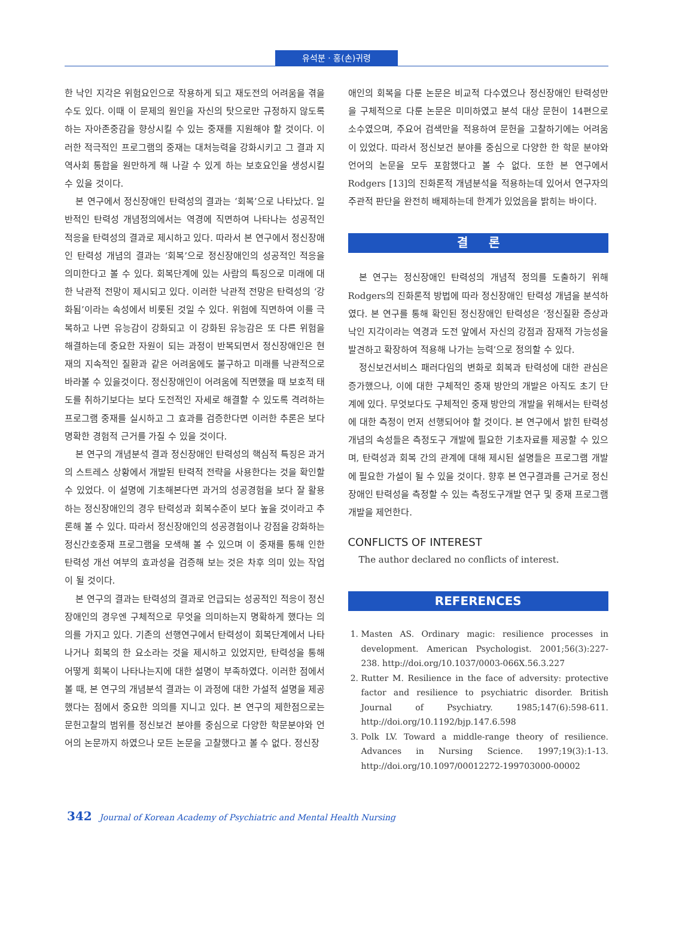유석분 · 홍(손)귀령
한 낙인 지각은 위험요인으로 작용하게 되고 재도전의 어려움을 겪을 수도 있다. 이때 이 문제의 원인을 자신의 탓으로만 규정하지 않도록 하는 자아존중감을 향상시킬 수 있는 중재를 지원해야 할 것이다. 이러한 적극적인 프로그램의 중재는 대처능력을 강화시키고 그 결과 지역사회 통합을 원만하게 해 나갈 수 있게 하는 보호요인을 생성시킬 수 있을 것이다.
본 연구에서 정신장애인 탄력성의 결과는 ‘회복’으로 나타났다. 일반적인 탄력성 개념정의에서는 역경에 직면하여 나타나는 성공적인 적응을 탄력성의 결과로 제시하고 있다. 따라서 본 연구에서 정신장애인 탄력성 개념의 결과는 ‘회복’으로 정신장애인의 성공적인 적응을 의미한다고 볼 수 있다. 회복단계에 있는 사람의 특징으로 미래에 대한 낙관적 전망이 제시되고 있다. 이러한 낙관적 전망은 탄력성의 ‘강화됨’이라는 속성에서 비롯된 것일 수 있다. 위험에 직면하여 이를 극복하고 나면 유능감이 강화되고 이 강화된 유능감은 또 다른 위험을 해결하는데 중요한 자원이 되는 과정이 반복되면서 정신장애인은 현재의 지속적인 질환과 같은 어려움에도 불구하고 미래를 낙관적으로 바라볼 수 있을것이다. 정신장애인이 어려움에 직면했을 때 보호적 태도를 취하기보다는 보다 도전적인 자세로 해결할 수 있도록 격려하는 프로그램 중재를 실시하고 그 효과를 검증한다면 이러한 추론은 보다 명확한 경험적 근거를 가질 수 있을 것이다.
본 연구의 개념분석 결과 정신장애인 탄력성의 핵심적 특징은 과거의 스트레스 상황에서 개발된 탄력적 전략을 사용한다는 것을 확인할 수 있었다. 이 설명에 기초해본다면 과거의 성공경험을 보다 잘 활용하는 정신장애인의 경우 탄력성과 회복수준이 보다 높을 것이라고 추론해 볼 수 있다. 따라서 정신장애인의 성공경험이나 강점을 강화하는 정신간호중재 프로그램을 모색해 볼 수 있으며 이 중재를 통해 인한 탄력성 개선 여부의 효과성을 검증해 보는 것은 차후 의미 있는 작업이 될 것이다.
본 연구의 결과는 탄력성의 결과로 언급되는 성공적인 적응이 정신장애인의 경우엔 구체적으로 무엇을 의미하는지 명확하게 했다는 의의를 가지고 있다. 기존의 선행연구에서 탄력성이 회복단계에서 나타나거나 회복의 한 요소라는 것을 제시하고 있었지만, 탄력성을 통해 어떻게 회복이 나타나는지에 대한 설명이 부족하였다. 이러한 점에서 볼 때, 본 연구의 개념분석 결과는 이 과정에 대한 가설적 설명을 제공했다는 점에서 중요한 의의를 지니고 있다. 본 연구의 제한점으로는 문헌고찰의 범위를 정신보건 분야를 중심으로 다양한 학문분야와 언어의 논문까지 하였으나 모든 논문을 고찰했다고 볼 수 없다. 정신장
애인의 회복을 다룬 논문은 비교적 다수였으나 정신장애인 탄력성만을 구체적으로 다룬 논문은 미미하였고 분석 대상 문헌이 14편으로 소수였으며, 주요어 검색만을 적용하여 문헌을 고찰하기에는 어려움이 있었다. 따라서 정신보건 분야를 중심으로 다양한 한 학문 분야와 언어의 논문을 모두 포함했다고 볼 수 없다. 또한 본 연구에서 Rodgers [13]의 진화론적 개념분석을 적용하는데 있어서 연구자의 주관적 판단을 완전히 배제하는데 한계가 있었음을 밝히는 바이다.
결 론
본 연구는 정신장애인 탄력성의 개념적 정의를 도출하기 위해 Rodgers의 진화론적 방법에 따라 정신장애인 탄력성 개념을 분석하였다. 본 연구를 통해 확인된 정신장애인 탄력성은 ‘정신질환 증상과 낙인 지각이라는 역경과 도전 앞에서 자신의 강점과 잠재적 가능성을 발견하고 확장하여 적용해 나가는 능력’으로 정의할 수 있다.
정신보건서비스 패러다임의 변화로 회복과 탄력성에 대한 관심은 증가했으나, 이에 대한 구체적인 중재 방안의 개발은 아직도 초기 단계에 있다. 무엇보다도 구체적인 중재 방안의 개발을 위해서는 탄력성에 대한 측정이 먼저 선행되어야 할 것이다. 본 연구에서 밝힌 탄력성 개념의 속성들은 측정도구 개발에 필요한 기초자료를 제공할 수 있으며, 탄력성과 회복 간의 관계에 대해 제시된 설명들은 프로그램 개발에 필요한 가설이 될 수 있을 것이다. 향후 본 연구결과를 근거로 정신장애인 탄력성을 측정할 수 있는 측정도구개발 연구 및 중재 프로그램 개발을 제언한다.
CONFLICTS OF INTEREST
The author declared no conflicts of interest.
REFERENCES
1. Masten AS. Ordinary magic: resilience processes in development. American Psychologist. 2001;56(3):227-238. http://doi.org/10.1037/0003-066X.56.3.227
2. Rutter M. Resilience in the face of adversity: protective factor and resilience to psychiatric disorder. British Journal of Psychiatry. 1985;147(6):598-611. http://doi.org/10.1192/bjp.147.6.598
3. Polk LV. Toward a middle-range theory of resilience. Advances in Nursing Science. 1997;19(3):1-13. http://doi.org/10.1097/00012272-199703000-00002
342 Journal of Korean Academy of Psychiatric and Mental Health Nursing